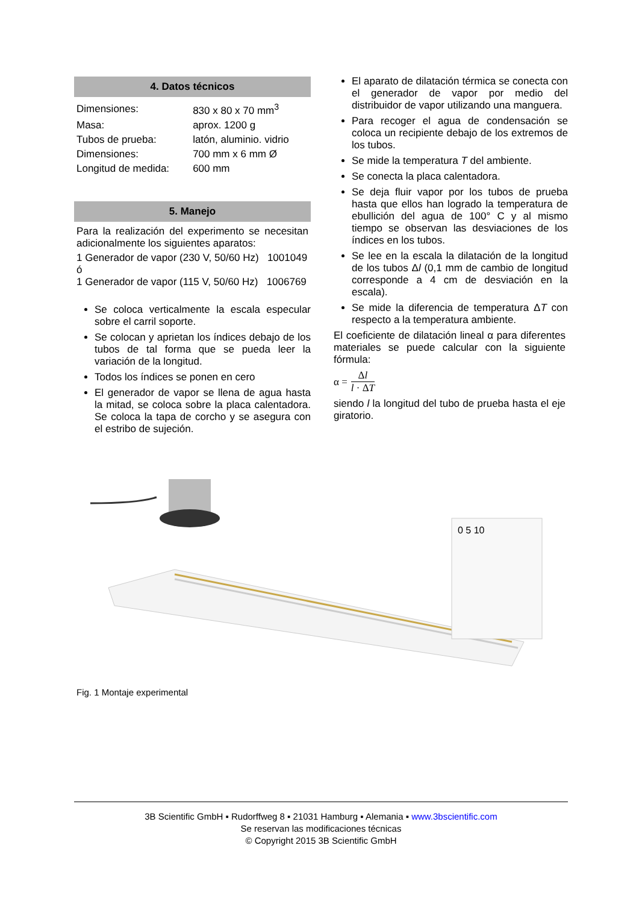4. Datos técnicos
| Dimensiones: | 830 x 80 x 70 mm<sup>3</sup> |
| Masa: | aprox. 1200 g |
| Tubos de prueba: | latón, aluminio. vidrio |
| Dimensiones: | 700 mm x 6 mm Ø |
| Longitud de medida: | 600 mm |
5. Manejo
Para la realización del experimento se necesitan adicionalmente los siguientes aparatos:
1 Generador de vapor (230 V, 50/60 Hz) 1001049
ó
1 Generador de vapor (115 V, 50/60 Hz) 1006769
Se coloca verticalmente la escala especular sobre el carril soporte.
Se colocan y aprietan los índices debajo de los tubos de tal forma que se pueda leer la variación de la longitud.
Todos los índices se ponen en cero
El generador de vapor se llena de agua hasta la mitad, se coloca sobre la placa calentadora. Se coloca la tapa de corcho y se asegura con el estribo de sujeción.
El aparato de dilatación térmica se conecta con el generador de vapor por medio del distribuidor de vapor utilizando una manguera.
Para recoger el agua de condensación se coloca un recipiente debajo de los extremos de los tubos.
Se mide la temperatura T del ambiente.
Se conecta la placa calentadora.
Se deja fluir vapor por los tubos de prueba hasta que ellos han logrado la temperatura de ebullición del agua de 100° C y al mismo tiempo se observan las desviaciones de los índices en los tubos.
Se lee en la escala la dilatación de la longitud de los tubos Δl (0,1 mm de cambio de longitud corresponde a 4 cm de desviación en la escala).
Se mide la diferencia de temperatura ΔT con respecto a la temperatura ambiente.
El coeficiente de dilatación lineal α para diferentes materiales se puede calcular con la siguiente fórmula:
α = Δl l · ΔT
siendo l la longitud del tubo de prueba hasta el eje giratorio.
0 5 10
Fig. 1 Montaje experimental
3B Scientific GmbH ▪ Rudorffweg 8 ▪ 21031 Hamburg ▪ Alemania ▪ www.3bscientific.com
Se reservan las modificaciones técnicas
© Copyright 2015 3B Scientific GmbH